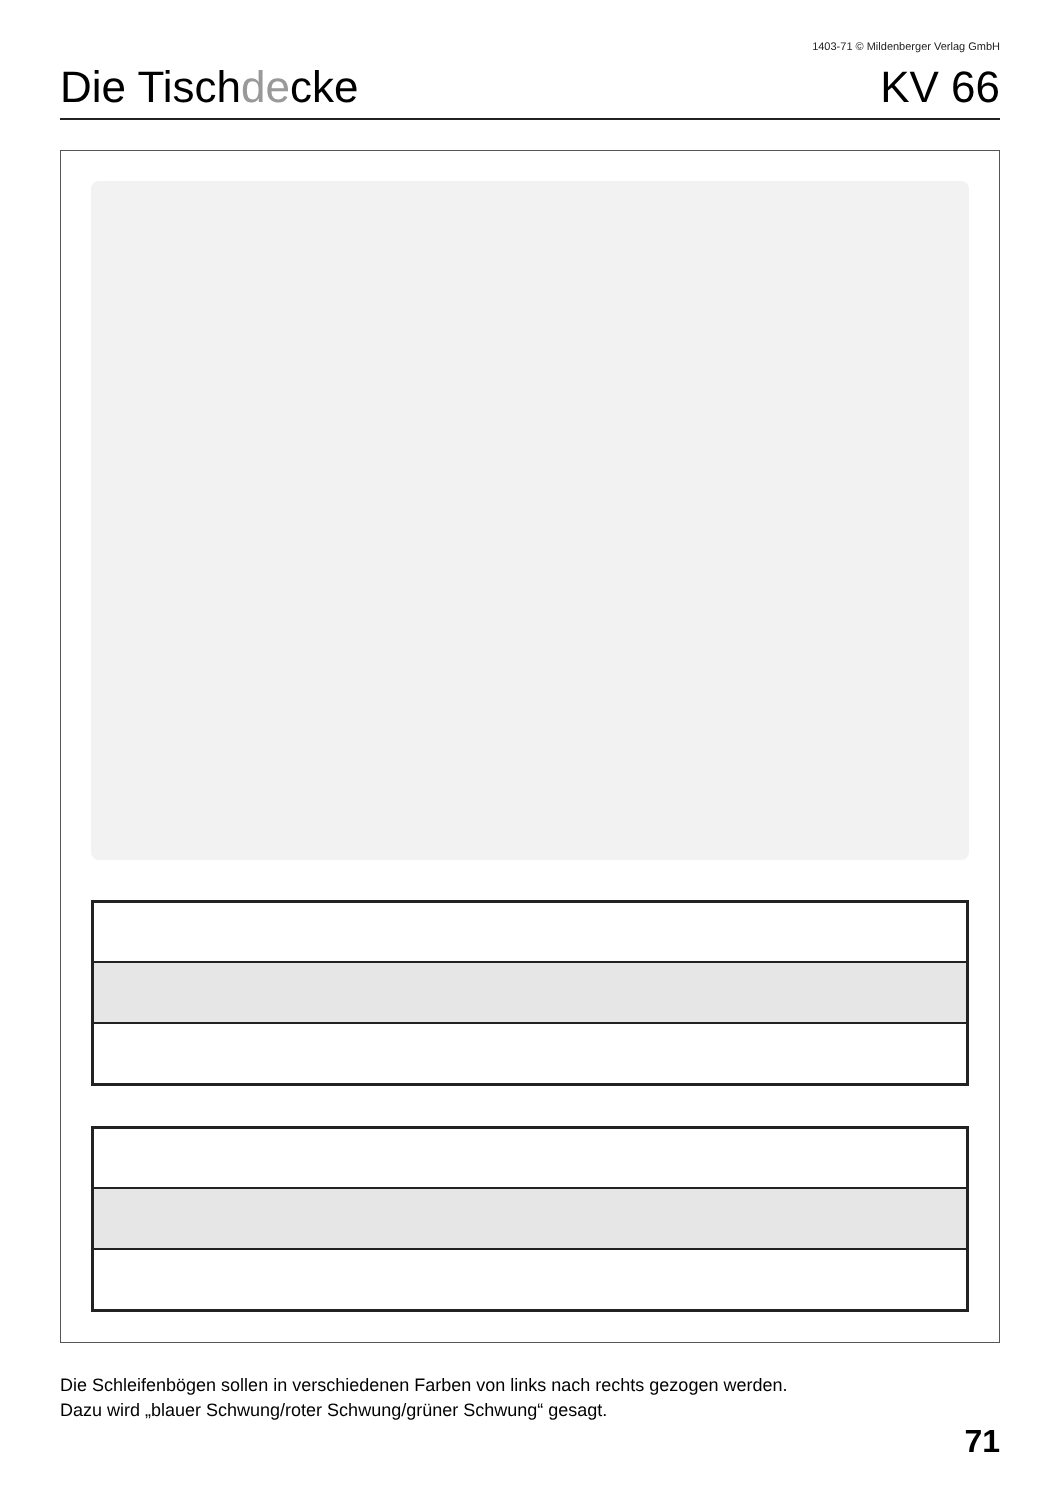1403-71 © Mildenberger Verlag GmbH
Die Tischdecke KV 66
Die Schleifenbögen sollen in verschiedenen Farben von links nach rechts gezogen werden.
Dazu wird „blauer Schwung/roter Schwung/grüner Schwung“ gesagt.
71